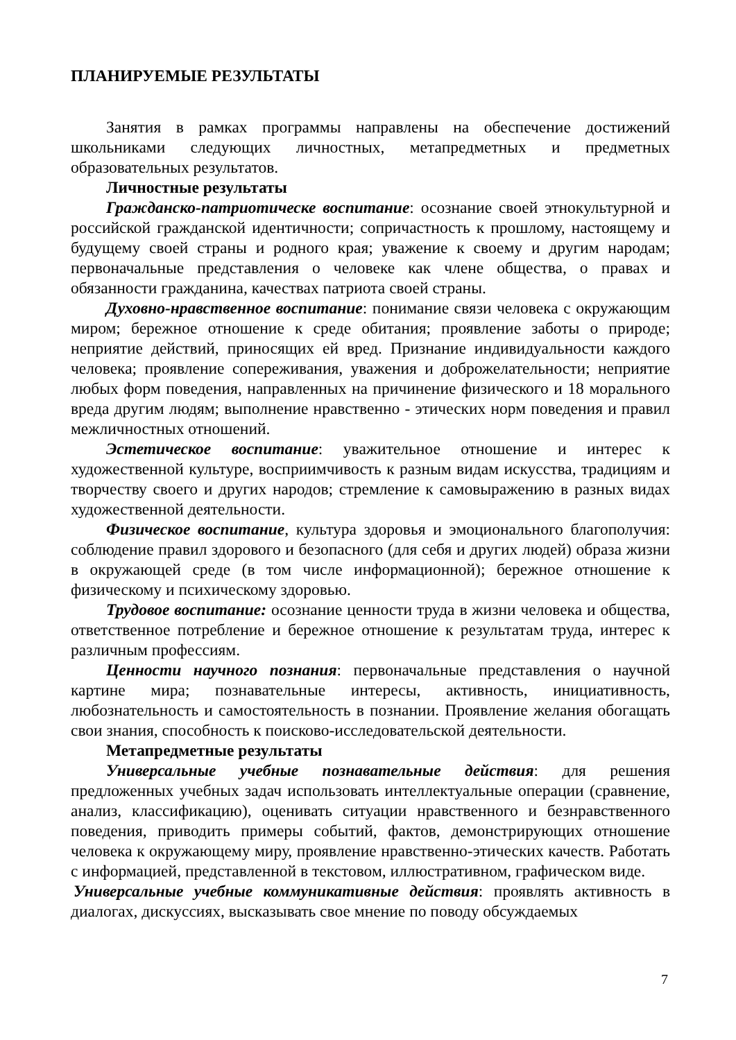ПЛАНИРУЕМЫЕ РЕЗУЛЬТАТЫ
Занятия в рамках программы направлены на обеспечение достижений школьниками следующих личностных, метапредметных и предметных образовательных результатов.
Личностные результаты
Гражданско-патриотическе воспитание: осознание своей этнокультурной и российской гражданской идентичности; сопричастность к прошлому, настоящему и будущему своей страны и родного края; уважение к своему и другим народам; первоначальные представления о человеке как члене общества, о правах и обязанности гражданина, качествах патриота своей страны.
Духовно-нравственное воспитание: понимание связи человека с окружающим миром; бережное отношение к среде обитания; проявление заботы о природе; неприятие действий, приносящих ей вред. Признание индивидуальности каждого человека; проявление сопереживания, уважения и доброжелательности; неприятие любых форм поведения, направленных на причинение физического и 18 морального вреда другим людям; выполнение нравственно - этических норм поведения и правил межличностных отношений.
Эстетическое воспитание: уважительное отношение и интерес к художественной культуре, восприимчивость к разным видам искусства, традициям и творчеству своего и других народов; стремление к самовыражению в разных видах художественной деятельности.
Физическое воспитание, культура здоровья и эмоционального благополучия: соблюдение правил здорового и безопасного (для себя и других людей) образа жизни в окружающей среде (в том числе информационной); бережное отношение к физическому и психическому здоровью.
Трудовое воспитание: осознание ценности труда в жизни человека и общества, ответственное потребление и бережное отношение к результатам труда, интерес к различным профессиям.
Ценности научного познания: первоначальные представления о научной картине мира; познавательные интересы, активность, инициативность, любознательность и самостоятельность в познании. Проявление желания обогащать свои знания, способность к поисково-исследовательской деятельности.
Метапредметные результаты
Универсальные учебные познавательные действия: для решения предложенных учебных задач использовать интеллектуальные операции (сравнение, анализ, классификацию), оценивать ситуации нравственного и безнравственного поведения, приводить примеры событий, фактов, демонстрирующих отношение человека к окружающему миру, проявление нравственно-этических качеств. Работать с информацией, представленной в текстовом, иллюстративном, графическом виде.
Универсальные учебные коммуникативные действия: проявлять активность в диалогах, дискуссиях, высказывать свое мнение по поводу обсуждаемых
7